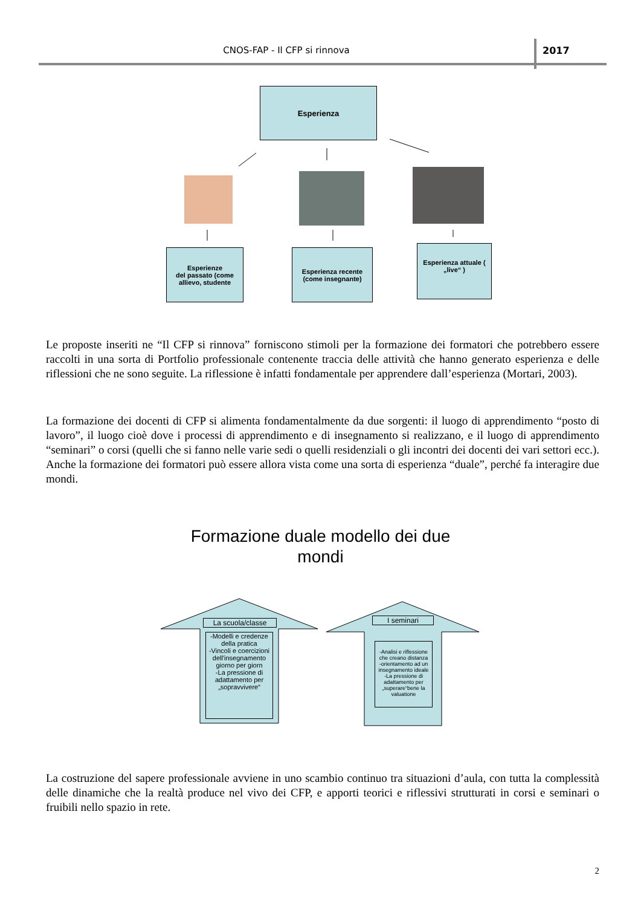CNOS-FAP - Il CFP si rinnova 2017
Esperienza
Esperienze
del passato (come allievo, studente
Esperienza recente (come insegnante)
Esperienza attuale ( „live“ )
Le proposte inseriti ne “Il CFP si rinnova” forniscono stimoli per la formazione dei formatori che potrebbero essere raccolti in una sorta di Portfolio professionale contenente traccia delle attività che hanno generato esperienza e delle riflessioni che ne sono seguite. La riflessione è infatti fondamentale per apprendere dall’esperienza (Mortari, 2003).
La formazione dei docenti di CFP si alimenta fondamentalmente da due sorgenti: il luogo di apprendimento “posto di lavoro”, il luogo cioè dove i processi di apprendimento e di insegnamento si realizzano, e il luogo di apprendimento “seminari” o corsi (quelli che si fanno nelle varie sedi o quelli residenziali o gli incontri dei docenti dei vari settori ecc.). Anche la formazione dei formatori può essere allora vista come una sorta di esperienza “duale”, perché fa interagire due mondi.
Formazione duale modello dei due
mondi
La scuola/classe
-Modelli e credenze della pratica
-Vincoli e coercizioni dell'insegnamento giorno per giorn
-La pressione di adattamento per „sopravvivere“
I seminari
-Analisi e riflessione che creano distanza
-orientamento ad un insegnamento ideale
-La pressione di adattamento per „superare“bene la valuatione
La costruzione del sapere professionale avviene in uno scambio continuo tra situazioni d’aula, con tutta la complessità delle dinamiche che la realtà produce nel vivo dei CFP, e apporti teorici e riflessivi strutturati in corsi e seminari o fruibili nello spazio in rete.
2